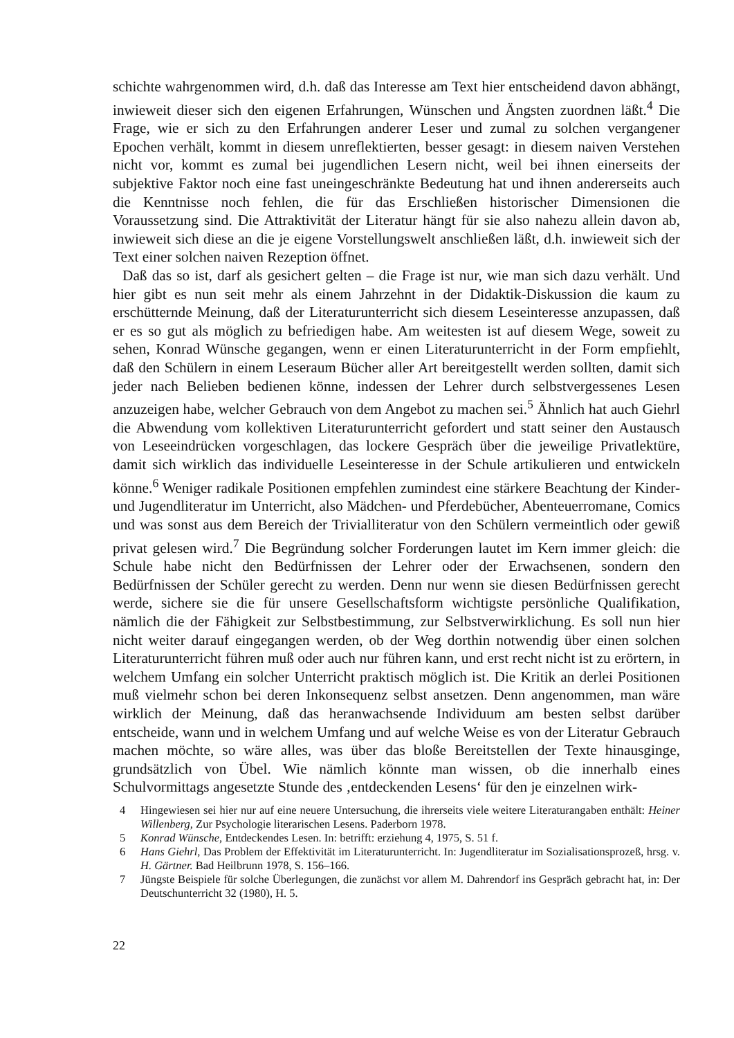schichte wahrgenommen wird, d.h. daß das Interesse am Text hier entscheidend davon abhängt, inwieweit dieser sich den eigenen Erfahrungen, Wünschen und Ängsten zuordnen läßt.<sup>4</sup> Die Frage, wie er sich zu den Erfahrungen anderer Leser und zumal zu solchen vergangener Epochen verhält, kommt in diesem unreflektierten, besser gesagt: in diesem naiven Verstehen nicht vor, kommt es zumal bei jugendlichen Lesern nicht, weil bei ihnen einerseits der subjektive Faktor noch eine fast uneingeschränkte Bedeutung hat und ihnen andererseits auch die Kenntnisse noch fehlen, die für das Erschließen historischer Dimensionen die Voraussetzung sind. Die Attraktivität der Literatur hängt für sie also nahezu allein davon ab, inwieweit sich diese an die je eigene Vorstellungswelt anschließen läßt, d.h. inwieweit sich der Text einer solchen naiven Rezeption öffnet.
Daß das so ist, darf als gesichert gelten – die Frage ist nur, wie man sich dazu verhält. Und hier gibt es nun seit mehr als einem Jahrzehnt in der Didaktik-Diskussion die kaum zu erschütternde Meinung, daß der Literaturunterricht sich diesem Leseinteresse anzupassen, daß er es so gut als möglich zu befriedigen habe. Am weitesten ist auf diesem Wege, soweit zu sehen, Konrad Wünsche gegangen, wenn er einen Literaturunterricht in der Form empfiehlt, daß den Schülern in einem Leseraum Bücher aller Art bereitgestellt werden sollten, damit sich jeder nach Belieben bedienen könne, indessen der Lehrer durch selbstvergessenes Lesen anzuzeigen habe, welcher Gebrauch von dem Angebot zu machen sei.<sup>5</sup> Ähnlich hat auch Giehrl die Abwendung vom kollektiven Literaturunterricht gefordert und statt seiner den Austausch von Leseeindrücken vorgeschlagen, das lockere Gespräch über die jeweilige Privatlektüre, damit sich wirklich das individuelle Leseinteresse in der Schule artikulieren und entwickeln könne.<sup>6</sup> Weniger radikale Positionen empfehlen zumindest eine stärkere Beachtung der Kinder- und Jugendliteratur im Unterricht, also Mädchen- und Pferdebücher, Abenteuerromane, Comics und was sonst aus dem Bereich der Trivialliteratur von den Schülern vermeintlich oder gewiß privat gelesen wird.<sup>7</sup> Die Begründung solcher Forderungen lautet im Kern immer gleich: die Schule habe nicht den Bedürfnissen der Lehrer oder der Erwachsenen, sondern den Bedürfnissen der Schüler gerecht zu werden. Denn nur wenn sie diesen Bedürfnissen gerecht werde, sichere sie die für unsere Gesellschaftsform wichtigste persönliche Qualifikation, nämlich die der Fähigkeit zur Selbstbestimmung, zur Selbstverwirklichung. Es soll nun hier nicht weiter darauf eingegangen werden, ob der Weg dorthin notwendig über einen solchen Literaturunterricht führen muß oder auch nur führen kann, und erst recht nicht ist zu erörtern, in welchem Umfang ein solcher Unterricht praktisch möglich ist. Die Kritik an derlei Positionen muß vielmehr schon bei deren Inkonsequenz selbst ansetzen. Denn angenommen, man wäre wirklich der Meinung, daß das heranwachsende Individuum am besten selbst darüber entscheide, wann und in welchem Umfang und auf welche Weise es von der Literatur Gebrauch machen möchte, so wäre alles, was über das bloße Bereitstellen der Texte hinausginge, grundsätzlich von Übel. Wie nämlich könnte man wissen, ob die innerhalb eines Schulvormittags angesetzte Stunde des ‚entdeckenden Lesens‘ für den je einzelnen wirk-
4 Hingewiesen sei hier nur auf eine neuere Untersuchung, die ihrerseits viele weitere Literaturangaben enthält: Heiner Willenberg, Zur Psychologie literarischen Lesens. Paderborn 1978.
5 Konrad Wünsche, Entdeckendes Lesen. In: betrifft: erziehung 4, 1975, S. 51 f.
6 Hans Giehrl, Das Problem der Effektivität im Literaturunterricht. In: Jugendliteratur im Sozialisationsprozeß, hrsg. v. H. Gärtner. Bad Heilbrunn 1978, S. 156–166.
7 Jüngste Beispiele für solche Überlegungen, die zunächst vor allem M. Dahrendorf ins Gespräch gebracht hat, in: Der Deutschunterricht 32 (1980), H. 5.
22